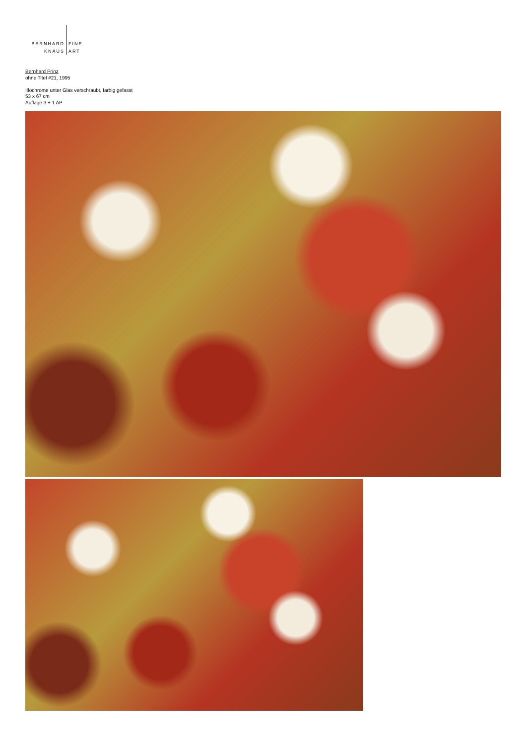BERNHARD FINE
KNAUS ART
Bernhard Prinz
ohne Titel #21, 1995
Ilfochrome unter Glas verschraubt, farbig gefasst
53 x 67 cm
Auflage 3 + 1 AP